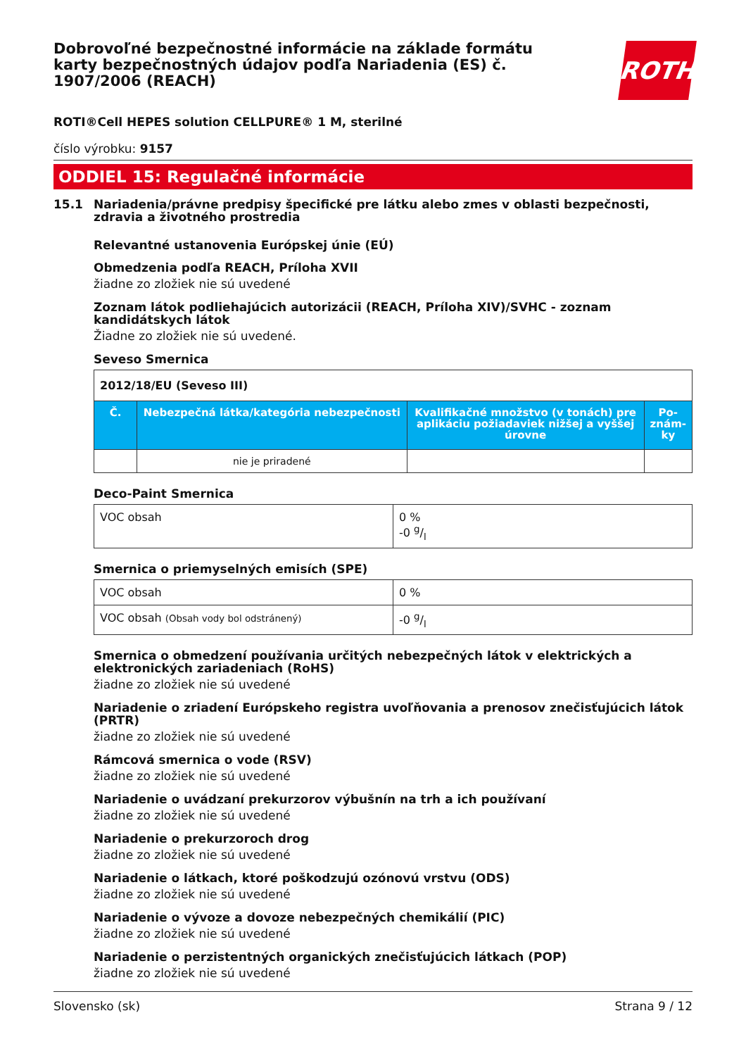ROTH
Dobrovoľné bezpečnostné informácie na základe formátu karty bezpečnostných údajov podľa Nariadenia (ES) č. 1907/2006 (REACH)
ROTI®Cell HEPES solution CELLPURE® 1 M, sterilné
číslo výrobku: 9157
ODDIEL 15: Regulačné informácie
15.1 Nariadenia/právne predpisy špecifické pre látku alebo zmes v oblasti bezpečnosti, zdravia a životného prostredia
Relevantné ustanovenia Európskej únie (EÚ)
Obmedzenia podľa REACH, Príloha XVII
žiadne zo zložiek nie sú uvedené
Zoznam látok podliehajúcich autorizácii (REACH, Príloha XIV)/SVHC - zoznam kandidátskych látok
Žiadne zo zložiek nie sú uvedené.
Seveso Smernica
| 2012/18/EU (Seveso III) | | | |
| Č. | Nebezpečná látka/kategória nebezpečnosti | Kvalifikačné množstvo (v tonách) pre aplikáciu požiadaviek nižšej a vyššej úrovne | Po-znám-ky |
| | nie je priradené | | |
Deco-Paint Smernica
| VOC obsah | 0 % -0 g/l |
Smernica o priemyselných emisích (SPE)
| VOC obsah | 0 % |
| VOC obsah (Obsah vody bol odstránený) | -0 g/l |
Smernica o obmedzení používania určitých nebezpečných látok v elektrických a elektronických zariadeniach (RoHS)
žiadne zo zložiek nie sú uvedené
Nariadenie o zriadení Európskeho registra uvoľňovania a prenosov znečisťujúcich látok (PRTR)
žiadne zo zložiek nie sú uvedené
Rámcová smernica o vode (RSV)
žiadne zo zložiek nie sú uvedené
Nariadenie o uvádzaní prekurzorov výbušnín na trh a ich používaní
žiadne zo zložiek nie sú uvedené
Nariadenie o prekurzoroch drog
žiadne zo zložiek nie sú uvedené
Nariadenie o látkach, ktoré poškodzujú ozónovú vrstvu (ODS)
žiadne zo zložiek nie sú uvedené
Nariadenie o vývoze a dovoze nebezpečných chemikálií (PIC)
žiadne zo zložiek nie sú uvedené
Nariadenie o perzistentných organických znečisťujúcich látkach (POP)
žiadne zo zložiek nie sú uvedené
Slovensko (sk) Strana 9 / 12